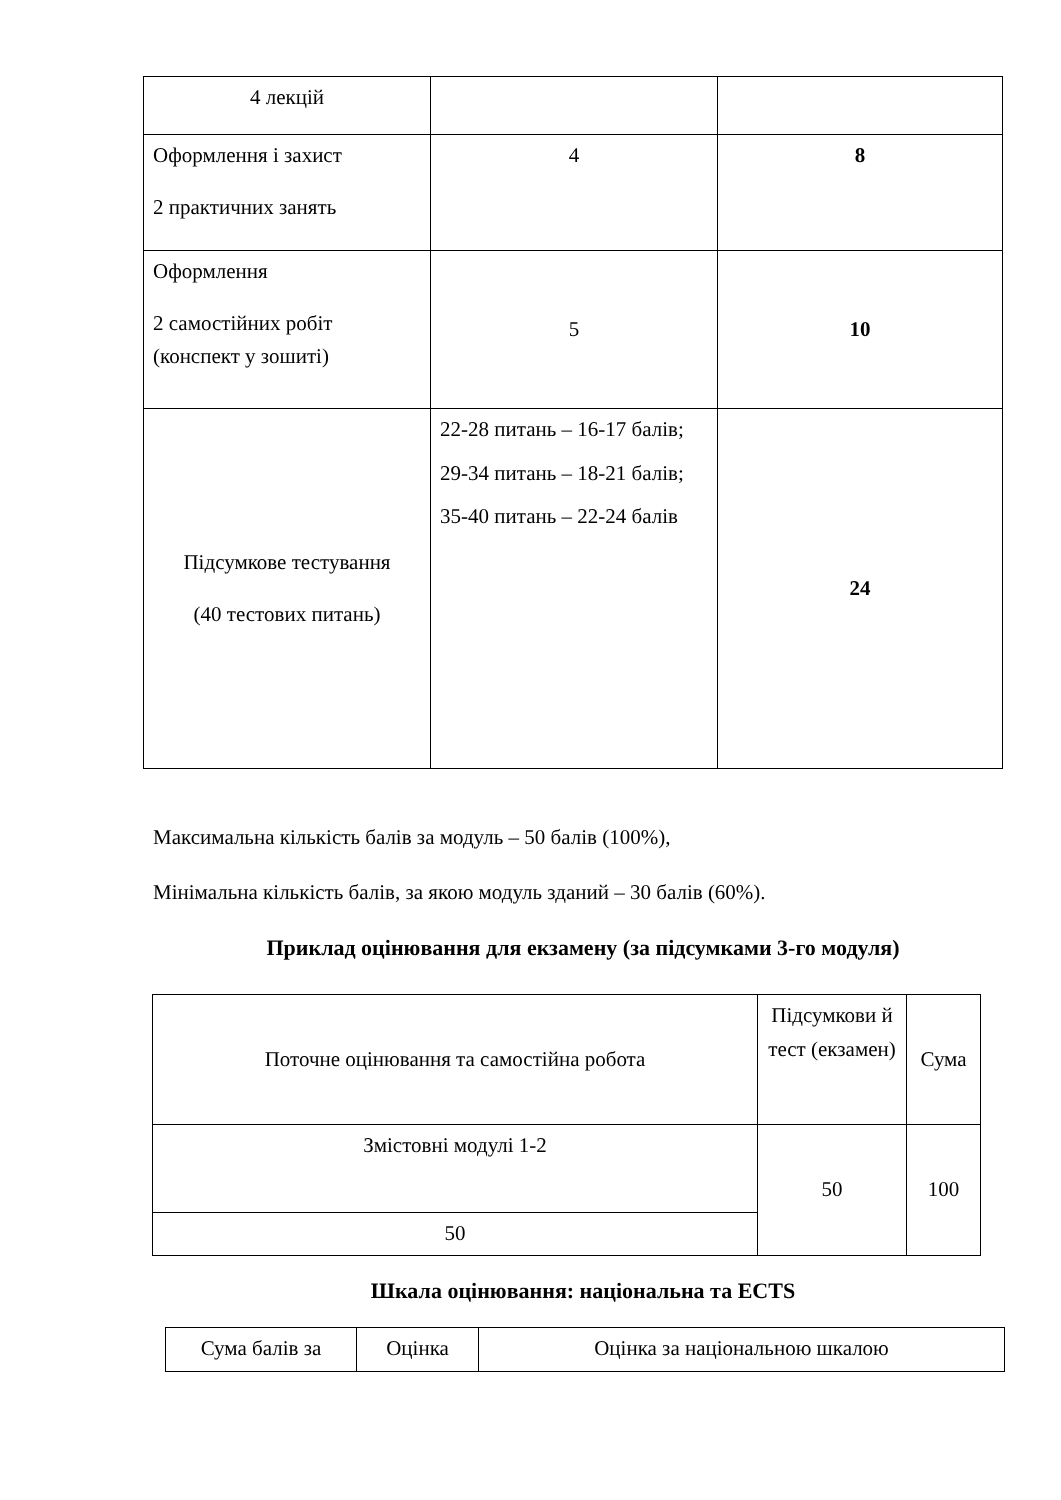| 4 лекцій | | |
| Оформлення і захист 2 практичних занять | 4 | 8 |
| Оформлення 2 самостійних робіт (конспект у зошиті) | 5 | 10 |
| Підсумкове тестування (40 тестових питань) | 22-28 питань – 16-17 балів; 29-34 питань – 18-21 балів; 35-40 питань – 22-24 балів | 24 |
Максимальна кількість балів за модуль – 50 балів (100%),
Мінімальна кількість балів, за якою модуль зданий – 30 балів (60%).
Приклад оцінювання для екзамену (за підсумками 3-го модуля)
| Поточне оцінювання та самостійна робота | Підсумкови й тест (екзамен) | Сума |
| Змістовні модулі 1-2 | 50 | 100 |
| 50 | | |
Шкала оцінювання: національна та ECTS
| Сума балів за | Оцінка | Оцінка за національною шкалою |